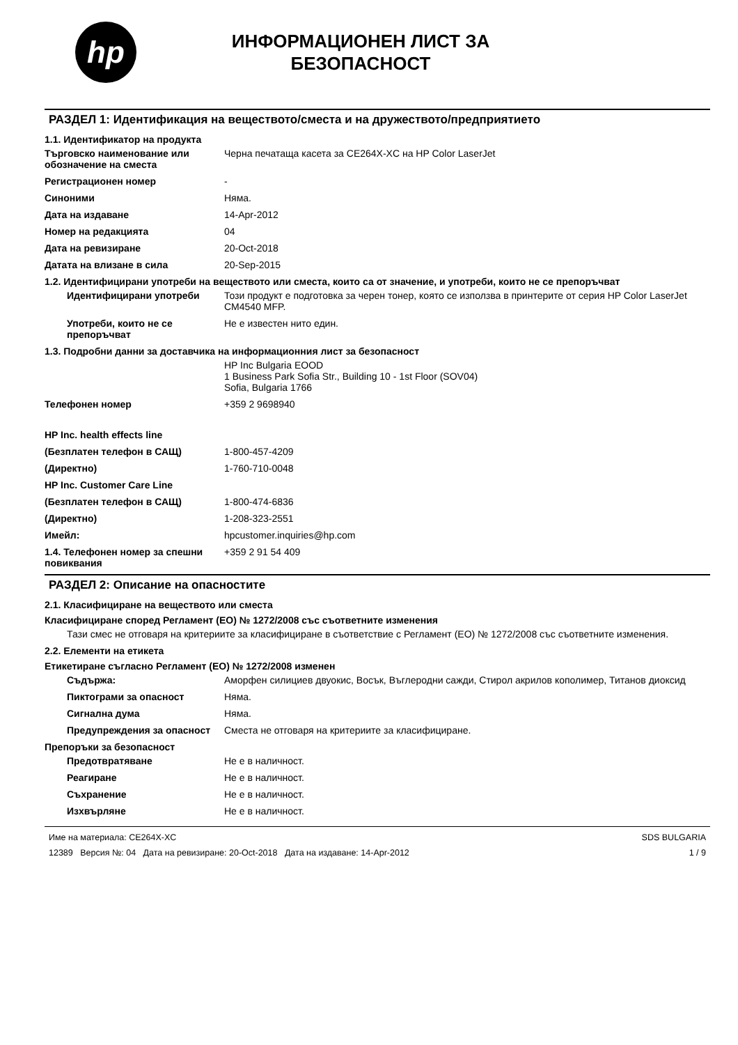hp
ИНФОРМАЦИОНЕН ЛИСТ ЗА
БЕЗОПАСНОСТ
РАЗДЕЛ 1: Идентификация на веществото/сместа и на дружеството/предприятието
1.1. Идентификатор на продукта
Търговско наименование или обозначение на сместа
Черна печатаща касета за CE264X-XC на HP Color LaserJet
Регистрационен номер -
Синоними Няма.
Дата на издаване 14-Apr-2012
Номер на редакцията 04
Дата на ревизиране 20-Oct-2018
Датата на влизане в сила 20-Sep-2015
1.2. Идентифицирани употреби на веществото или сместа, които са от значение, и употреби, които не се препоръчват
Идентифицирани употреби Този продукт е подготовка за черен тонер, която се използва в принтерите от серия HP Color LaserJet CM4540 MFP.
Употреби, които не се препоръчват
Не е известен нито един.
1.3. Подробни данни за доставчика на информационния лист за безопасност
HP Inc Bulgaria EOOD
1 Business Park Sofia Str., Building 10 - 1st Floor (SOV04)
Sofia, Bulgaria 1766
Телефонен номер +359 2 9698940
HP Inc. health effects line
(Безплатен телефон в САЩ) 1-800-457-4209
(Директно) 1-760-710-0048
HP Inc. Customer Care Line
(Безплатен телефон в САЩ) 1-800-474-6836
(Директно) 1-208-323-2551
Имейл: hpcustomer.inquiries@hp.com
1.4. Телефонен номер за спешни повиквания
+359 2 91 54 409
РАЗДЕЛ 2: Описание на опасностите
2.1. Класифициране на веществото или сместа
Класифициране според Регламент (ЕО) № 1272/2008 със съответните изменения
Тази смес не отговаря на критериите за класифициране в съответствие с Регламент (ЕО) № 1272/2008 със съответните изменения.
2.2. Елементи на етикета
Етикетиране съгласно Регламент (ЕО) № 1272/2008 изменен
Съдържа: Аморфен силициев двуокис, Восък, Въглеродни сажди, Стирол акрилов кополимер, Титанов диоксид
Пиктограми за опасност Няма.
Сигнална дума Няма.
Предупреждения за опасност Сместа не отговаря на критериите за класифициране.
Препоръки за безопасност
Предотвратяване Не е в наличност.
Реагиране Не е в наличност.
Съхранение Не е в наличност.
Изхвърляне Не е в наличност.
Име на материала: CE264X-XC
12389 Версия №: 04 Дата на ревизиране: 20-Oct-2018 Дата на издаване: 14-Apr-2012
SDS BULGARIA
1 / 9